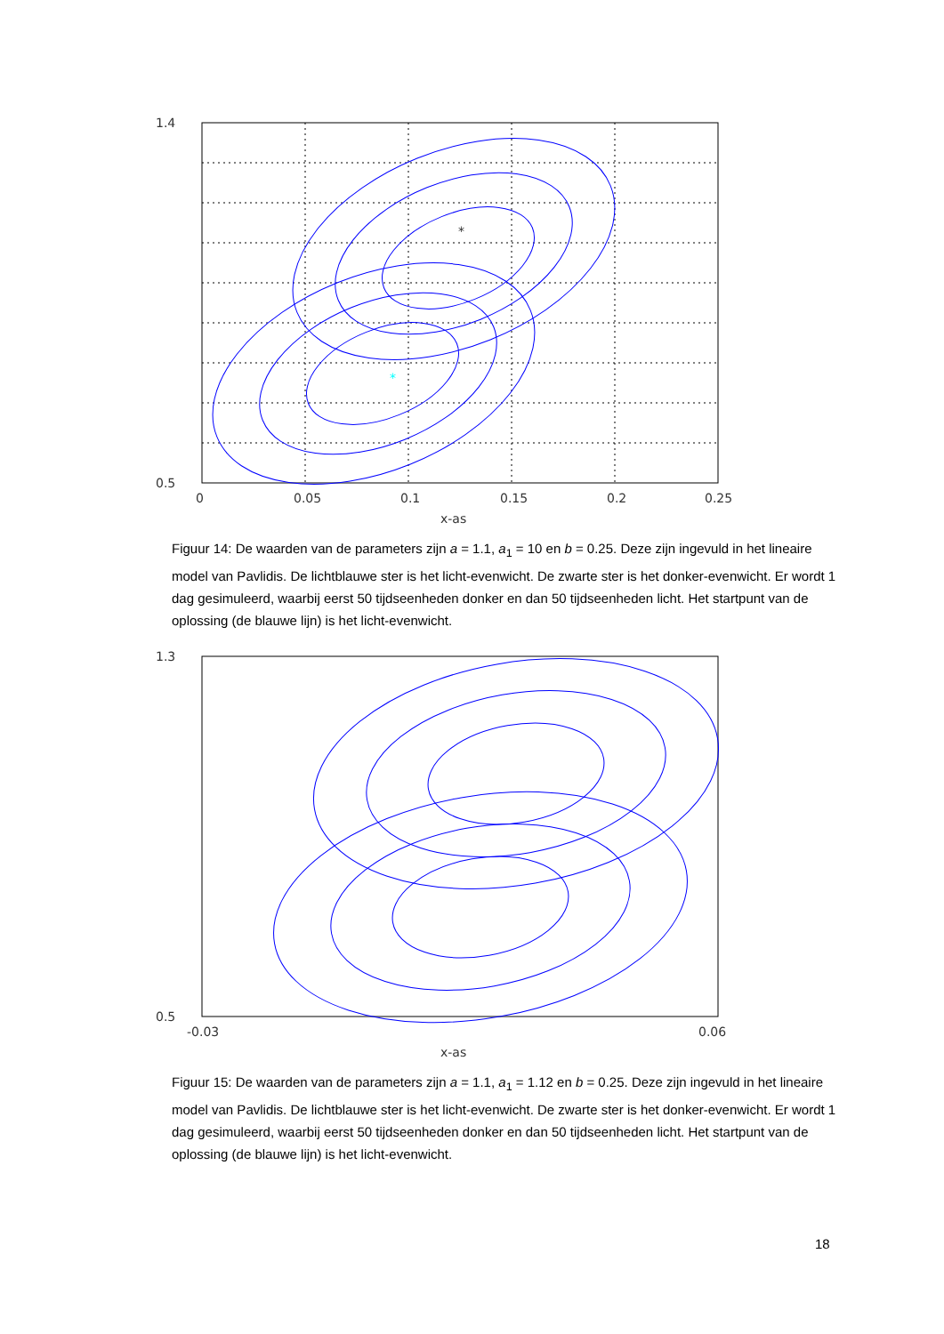*
*
1.4
0.5
0
0.05
0.1
0.15
0.2
0.25
x-as
Figuur 14: De waarden van de parameters zijn a = 1.1, a<sub>1</sub> = 10 en b = 0.25. Deze zijn ingevuld in het lineaire model van Pavlidis. De lichtblauwe ster is het licht-evenwicht. De zwarte ster is het donker-evenwicht. Er wordt 1 dag gesimuleerd, waarbij eerst 50 tijdseenheden donker en dan 50 tijdseenheden licht. Het startpunt van de oplossing (de blauwe lijn) is het licht-evenwicht.
1.3
0.5
-0.03
0.06
x-as
Figuur 15: De waarden van de parameters zijn a = 1.1, a<sub>1</sub> = 1.12 en b = 0.25. Deze zijn ingevuld in het lineaire model van Pavlidis. De lichtblauwe ster is het licht-evenwicht. De zwarte ster is het donker-evenwicht. Er wordt 1 dag gesimuleerd, waarbij eerst 50 tijdseenheden donker en dan 50 tijdseenheden licht. Het startpunt van de oplossing (de blauwe lijn) is het licht-evenwicht.
18